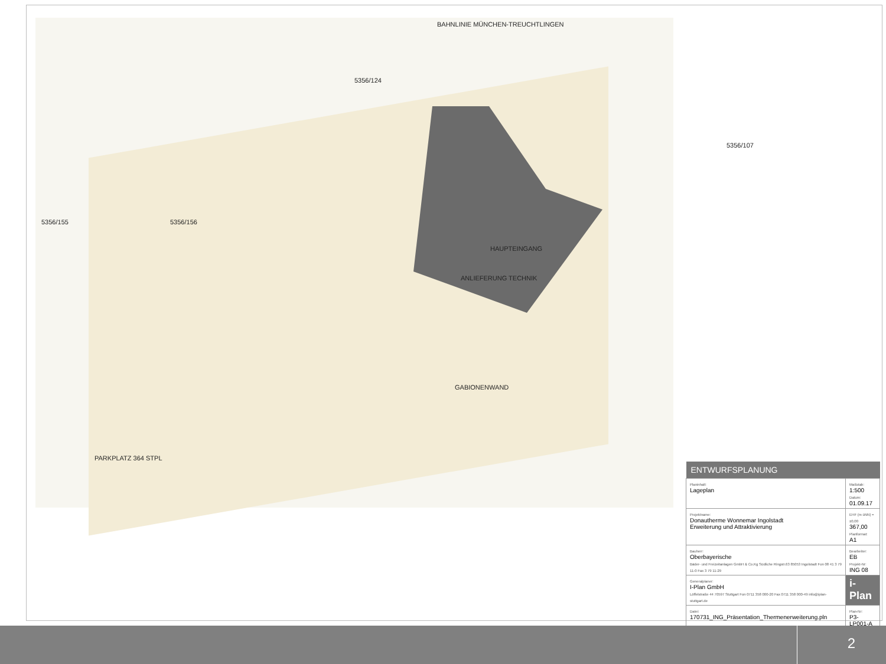BAHNLINIE MÜNCHEN-TREUCHTLINGEN
5356/124
5356/155 5356/156
5356/107
HAUPTEINGANG
ANLIEFERUNG TECHNIK
PARKPLATZ 364 STPL
GABIONENWAND
| ENTWURFSPLANUNG | |
| --- | --- |
| Planinhalt: Lageplan | Maßstab: 1:500 Datum: 01.09.17 |
| Projektname: Donautherme Wonnemar Ingolstadt Erweiterung und Attraktivierung | EHF (m üNN) = ±0,00 367,00 Planformat: A1 |
| Bauherr: Oberbayerische Bäder- und Freizeitanlagen GmbH & Co.Kg Südliche Ringstr.63 85053 Ingolstadt Fon 08 41 3 79 11-0 Fax 3 79 11-29 | Bearbeiter: EB Projekt-Nr: ING 08 |
| Generalplaner: I-Plan GmbH Löffelstraße 44 70597 Stuttgart Fon 0711 358 000-20 Fax 0711 358 000-49 info@iplan-stuttgart.de | i-Plan |
| Datei: 170731_ING_Präsentation_Thermenerweiterung.pln | Plan-Nr: P3-LP001-A |
2